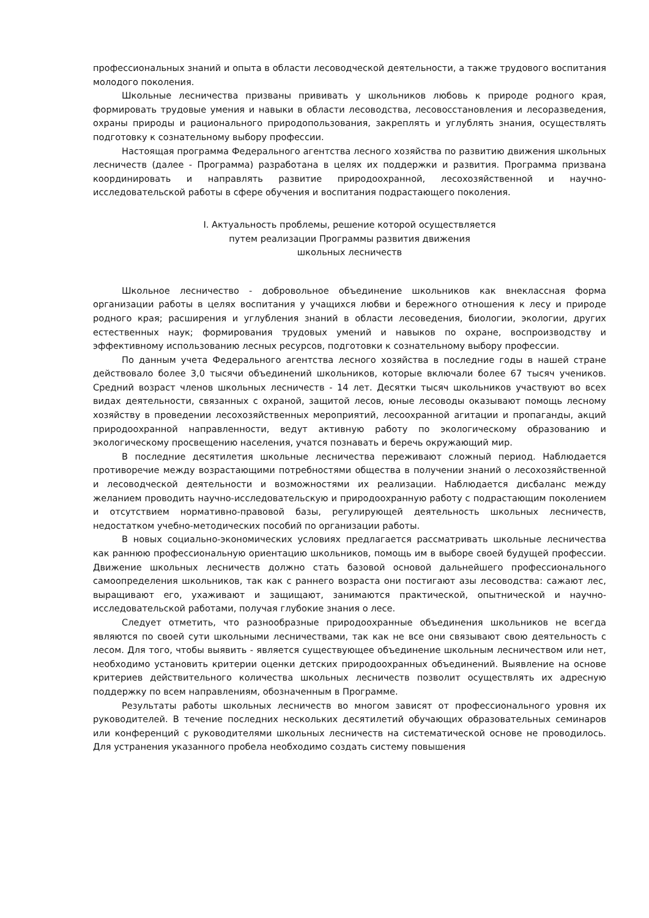профессиональных знаний и опыта в области лесоводческой деятельности, а также трудового воспитания молодого поколения.
Школьные лесничества призваны прививать у школьников любовь к природе родного края, формировать трудовые умения и навыки в области лесоводства, лесовосстановления и лесоразведения, охраны природы и рационального природопользования, закреплять и углублять знания, осуществлять подготовку к сознательному выбору профессии.
Настоящая программа Федерального агентства лесного хозяйства по развитию движения школьных лесничеств (далее - Программа) разработана в целях их поддержки и развития. Программа призвана координировать и направлять развитие природоохранной, лесохозяйственной и научно-исследовательской работы в сфере обучения и воспитания подрастающего поколения.
I. Актуальность проблемы, решение которой осуществляется
путем реализации Программы развития движения
школьных лесничеств
Школьное лесничество - добровольное объединение школьников как внеклассная форма организации работы в целях воспитания у учащихся любви и бережного отношения к лесу и природе родного края; расширения и углубления знаний в области лесоведения, биологии, экологии, других естественных наук; формирования трудовых умений и навыков по охране, воспроизводству и эффективному использованию лесных ресурсов, подготовки к сознательному выбору профессии.
По данным учета Федерального агентства лесного хозяйства в последние годы в нашей стране действовало более 3,0 тысячи объединений школьников, которые включали более 67 тысяч учеников. Средний возраст членов школьных лесничеств - 14 лет. Десятки тысяч школьников участвуют во всех видах деятельности, связанных с охраной, защитой лесов, юные лесоводы оказывают помощь лесному хозяйству в проведении лесохозяйственных мероприятий, лесоохранной агитации и пропаганды, акций природоохранной направленности, ведут активную работу по экологическому образованию и экологическому просвещению населения, учатся познавать и беречь окружающий мир.
В последние десятилетия школьные лесничества переживают сложный период. Наблюдается противоречие между возрастающими потребностями общества в получении знаний о лесохозяйственной и лесоводческой деятельности и возможностями их реализации. Наблюдается дисбаланс между желанием проводить научно-исследовательскую и природоохранную работу с подрастающим поколением и отсутствием нормативно-правовой базы, регулирующей деятельность школьных лесничеств, недостатком учебно-методических пособий по организации работы.
В новых социально-экономических условиях предлагается рассматривать школьные лесничества как раннюю профессиональную ориентацию школьников, помощь им в выборе своей будущей профессии. Движение школьных лесничеств должно стать базовой основой дальнейшего профессионального самоопределения школьников, так как с раннего возраста они постигают азы лесоводства: сажают лес, выращивают его, ухаживают и защищают, занимаются практической, опытнической и научно-исследовательской работами, получая глубокие знания о лесе.
Следует отметить, что разнообразные природоохранные объединения школьников не всегда являются по своей сути школьными лесничествами, так как не все они связывают свою деятельность с лесом. Для того, чтобы выявить - является существующее объединение школьным лесничеством или нет, необходимо установить критерии оценки детских природоохранных объединений. Выявление на основе критериев действительного количества школьных лесничеств позволит осуществлять их адресную поддержку по всем направлениям, обозначенным в Программе.
Результаты работы школьных лесничеств во многом зависят от профессионального уровня их руководителей. В течение последних нескольких десятилетий обучающих образовательных семинаров или конференций с руководителями школьных лесничеств на систематической основе не проводилось. Для устранения указанного пробела необходимо создать систему повышения